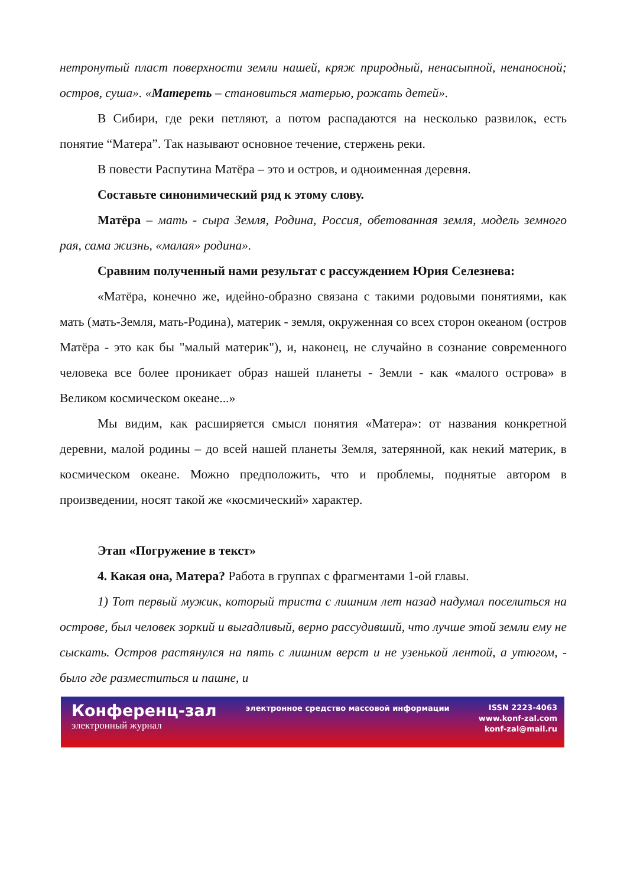нетронутый пласт поверхности земли нашей, кряж природный, ненасыпной, ненаносной; остров, суша». «Матереть – становиться матерью, рожать детей».
В Сибири, где реки петляют, а потом распадаются на несколько развилок, есть понятие “Матера”. Так называют основное течение, стержень реки.
В повести Распутина Матёра – это и остров, и одноименная деревня.
Составьте синонимический ряд к этому слову.
Матёра – мать - сыра Земля, Родина, Россия, обетованная земля, модель земного рая, сама жизнь, «малая» родина».
Сравним полученный нами результат с рассуждением Юрия Селезнева:
«Матёра, конечно же, идейно-образно связана с такими родовыми понятиями, как мать (мать-Земля, мать-Родина), материк - земля, окруженная со всех сторон океаном (остров Матёра - это как бы "малый материк"), и, наконец, не случайно в сознание современного человека все более проникает образ нашей планеты - Земли - как «малого острова» в Великом космическом океане...»
Мы видим, как расширяется смысл понятия «Матера»: от названия конкретной деревни, малой родины – до всей нашей планеты Земля, затерянной, как некий материк, в космическом океане. Можно предположить, что и проблемы, поднятые автором в произведении, носят такой же «космический» характер.
Этап «Погружение в текст»
4. Какая она, Матера? Работа в группах с фрагментами 1-ой главы.
1) Тот первый мужик, который триста с лишним лет назад надумал поселиться на острове, был человек зоркий и выгадливый, верно рассудивший, что лучше этой земли ему не сыскать. Остров растянулся на пять с лишним верст и не узенькой лентой, а утюгом, - было где разместиться и пашне, и
Конференц-зал
электронный журнал
электронное средство массовой информации
ISSN 2223-4063
www.konf-zal.com
konf-zal@mail.ru